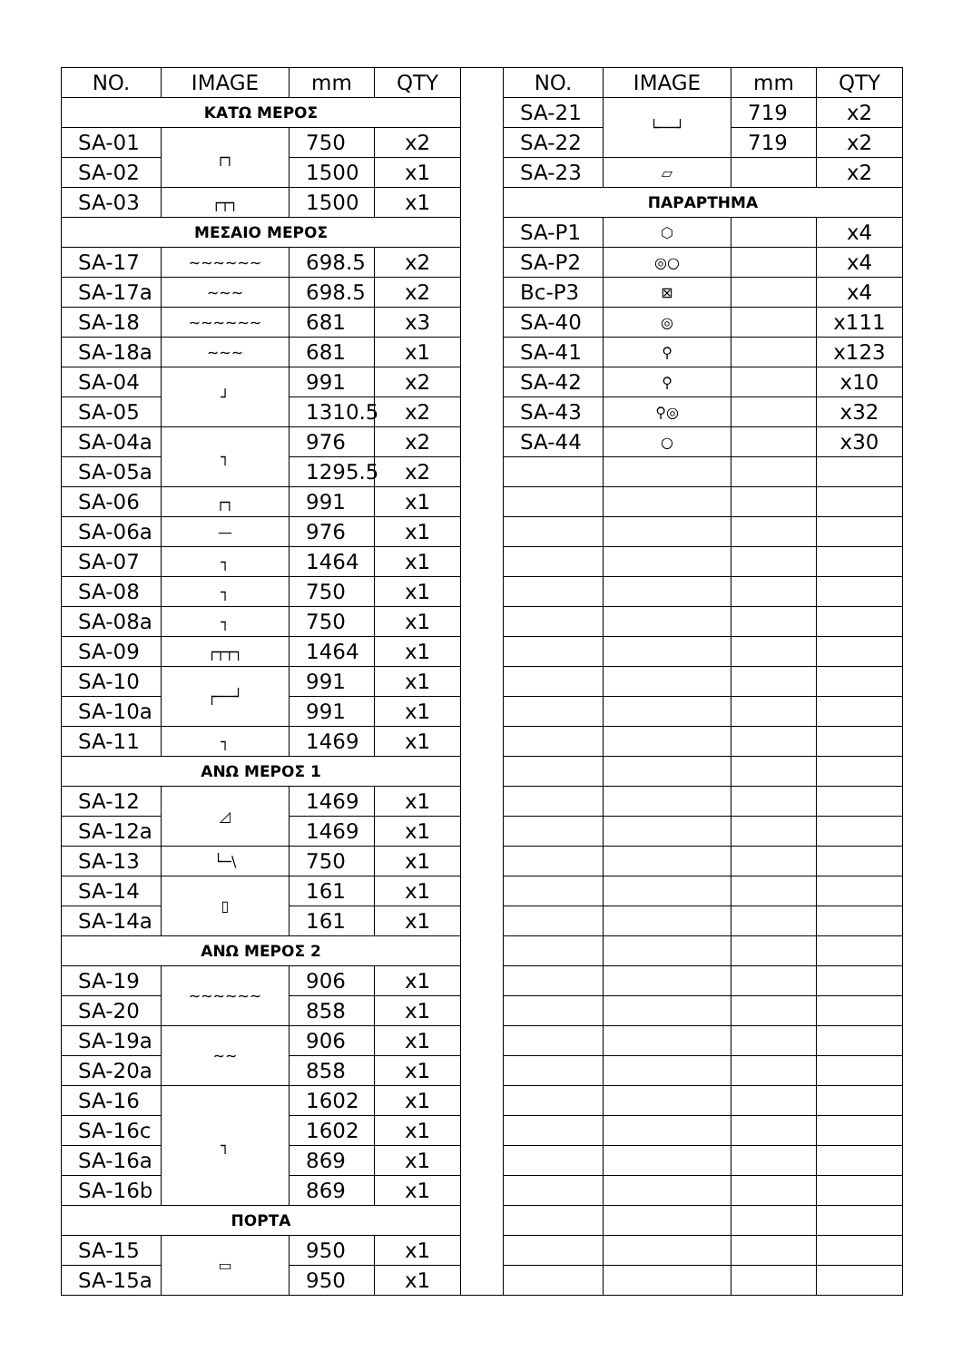| NO. | IMAGE | mm | QTY |
| --- | --- | --- | --- |
| ΚΑΤΩ ΜΕΡΟΣ | | | |
| SA-01 | ┌┐ | 750 | x2 |
| SA-02 | | 1500 | x1 |
| SA-03 | ┌┬┐ | 1500 | x1 |
| ΜΕΣΑΙΟ ΜΕΡΟΣ | | | |
| SA-17 | ~~~~~~ | 698.5 | x2 |
| SA-17a | ~~~ | 698.5 | x2 |
| SA-18 | ~~~~~~ | 681 | x3 |
| SA-18a | ~~~ | 681 | x1 |
| SA-04 | ┘ | 991 | x2 |
| SA-05 | | 1310.5 | x2 |
| SA-04a | ┐ | 976 | x2 |
| SA-05a | | 1295.5 | x2 |
| SA-06 | ┌┐ | 991 | x1 |
| SA-06a | — | 976 | x1 |
| SA-07 | ┐ | 1464 | x1 |
| SA-08 | ┐ | 750 | x1 |
| SA-08a | ┐ | 750 | x1 |
| SA-09 | ┌┬┬┐ | 1464 | x1 |
| SA-10 | ┌──┘ | 991 | x1 |
| SA-10a | | 991 | x1 |
| SA-11 | ┐ | 1469 | x1 |
| ΑΝΩ ΜΕΡΟΣ 1 | | | |
| SA-12 | ◿ | 1469 | x1 |
| SA-12a | | 1469 | x1 |
| SA-13 | └─\ | 750 | x1 |
| SA-14 | ▯ | 161 | x1 |
| SA-14a | | 161 | x1 |
| ΑΝΩ ΜΕΡΟΣ 2 | | | |
| SA-19 | ~~~~~~ | 906 | x1 |
| SA-20 | | 858 | x1 |
| SA-19a | ~~ | 906 | x1 |
| SA-20a | | 858 | x1 |
| SA-16 | ┐ | 1602 | x1 |
| SA-16c | | 1602 | x1 |
| SA-16a | | 869 | x1 |
| SA-16b | | 869 | x1 |
| ΠΟΡΤΑ | | | |
| SA-15 | ▭ | 950 | x1 |
| SA-15a | | 950 | x1 |
| NO. | IMAGE | mm | QTY |
| --- | --- | --- | --- |
| SA-21 | └──┘ | 719 | x2 |
| SA-22 | | 719 | x2 |
| SA-23 | ▱ | | x2 |
| ΠΑΡΑΡΤΗΜΑ | | | |
| SA-P1 | ⬡ | | x4 |
| SA-P2 | ◎○ | | x4 |
| Bc-P3 | ⊠ | | x4 |
| SA-40 | ◎ | | x111 |
| SA-41 | ⚲ | | x123 |
| SA-42 | ⚲ | | x10 |
| SA-43 | ⚲◎ | | x32 |
| SA-44 | ○ | | x30 |